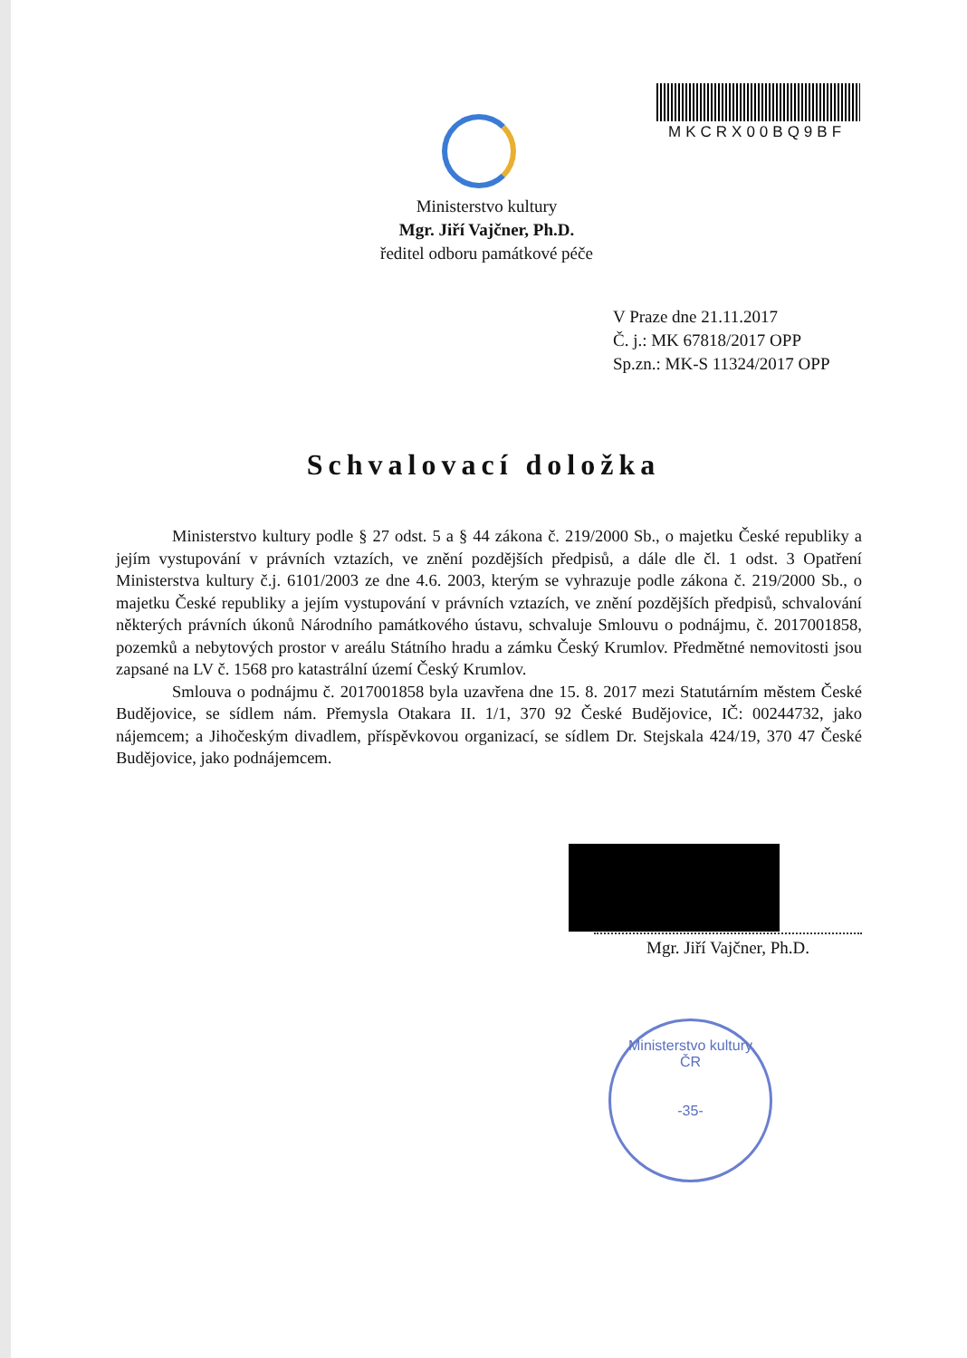MKCRX00BQ9BF
Ministerstvo kultury
Mgr. Jiří Vajčner, Ph.D.
ředitel odboru památkové péče
V Praze dne 21.11.2017
Č. j.: MK 67818/2017 OPP
Sp.zn.: MK-S 11324/2017 OPP
Schvalovací doložka
Ministerstvo kultury podle § 27 odst. 5 a § 44 zákona č. 219/2000 Sb., o majetku České republiky a jejím vystupování v právních vztazích, ve znění pozdějších předpisů, a dále dle čl. 1 odst. 3 Opatření Ministerstva kultury č.j. 6101/2003 ze dne 4.6. 2003, kterým se vyhrazuje podle zákona č. 219/2000 Sb., o majetku České republiky a jejím vystupování v právních vztazích, ve znění pozdějších předpisů, schvalování některých právních úkonů Národního památkového ústavu, schvaluje Smlouvu o podnájmu, č. 2017001858, pozemků a nebytových prostor v areálu Státního hradu a zámku Český Krumlov. Předmětné nemovitosti jsou zapsané na LV č. 1568 pro katastrální území Český Krumlov.
Smlouva o podnájmu č. 2017001858 byla uzavřena dne 15. 8. 2017 mezi Statutárním městem České Budějovice, se sídlem nám. Přemysla Otakara II. 1/1, 370 92 České Budějovice, IČ: 00244732, jako nájemcem; a Jihočeským divadlem, příspěvkovou organizací, se sídlem Dr. Stejskala 424/19, 370 47 České Budějovice, jako podnájemcem.
Mgr. Jiří Vajčner, Ph.D.
Ministerstvo kultury
ČR
-35-